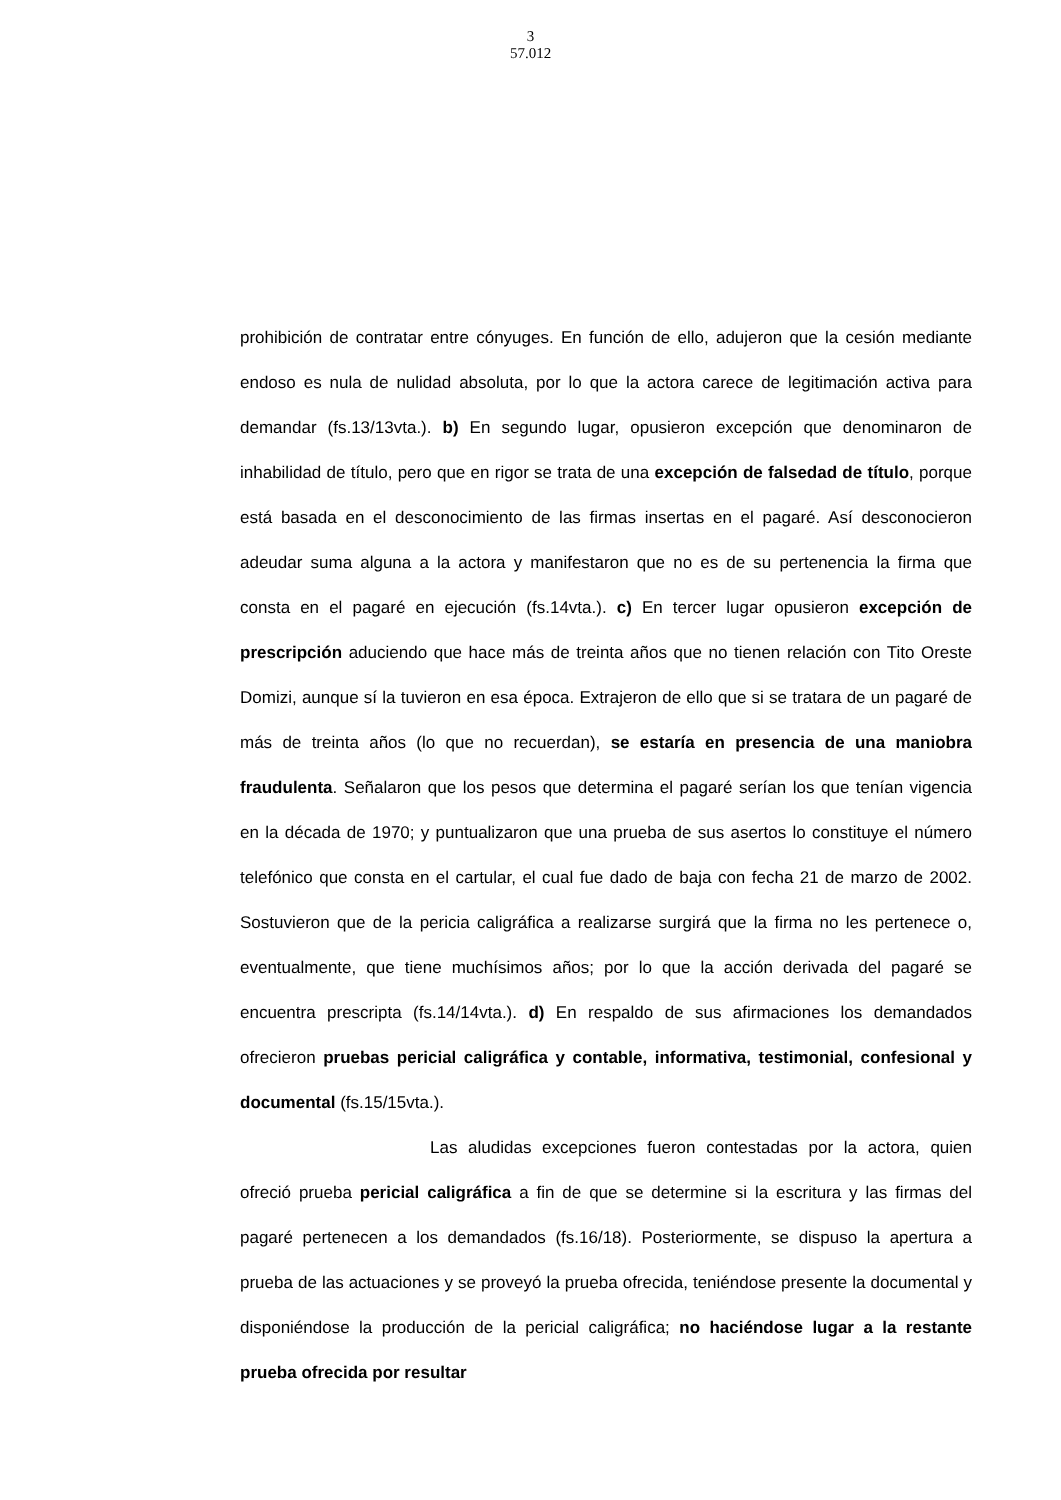3
57.012
prohibición de contratar entre cónyuges. En función de ello, adujeron que la cesión mediante endoso es nula de nulidad absoluta, por lo que la actora carece de legitimación activa para demandar (fs.13/13vta.). b) En segundo lugar, opusieron excepción que denominaron de inhabilidad de título, pero que en rigor se trata de una excepción de falsedad de título, porque está basada en el desconocimiento de las firmas insertas en el pagaré. Así desconocieron adeudar suma alguna a la actora y manifestaron que no es de su pertenencia la firma que consta en el pagaré en ejecución (fs.14vta.). c) En tercer lugar opusieron excepción de prescripción aduciendo que hace más de treinta años que no tienen relación con Tito Oreste Domizi, aunque sí la tuvieron en esa época. Extrajeron de ello que si se tratara de un pagaré de más de treinta años (lo que no recuerdan), se estaría en presencia de una maniobra fraudulenta. Señalaron que los pesos que determina el pagaré serían los que tenían vigencia en la década de 1970; y puntualizaron que una prueba de sus asertos lo constituye el número telefónico que consta en el cartular, el cual fue dado de baja con fecha 21 de marzo de 2002. Sostuvieron que de la pericia caligráfica a realizarse surgirá que la firma no les pertenece o, eventualmente, que tiene muchísimos años; por lo que la acción derivada del pagaré se encuentra prescripta (fs.14/14vta.). d) En respaldo de sus afirmaciones los demandados ofrecieron pruebas pericial caligráfica y contable, informativa, testimonial, confesional y documental (fs.15/15vta.).
Las aludidas excepciones fueron contestadas por la actora, quien ofreció prueba pericial caligráfica a fin de que se determine si la escritura y las firmas del pagaré pertenecen a los demandados (fs.16/18). Posteriormente, se dispuso la apertura a prueba de las actuaciones y se proveyó la prueba ofrecida, teniéndose presente la documental y disponiéndose la producción de la pericial caligráfica; no haciéndose lugar a la restante prueba ofrecida por resultar